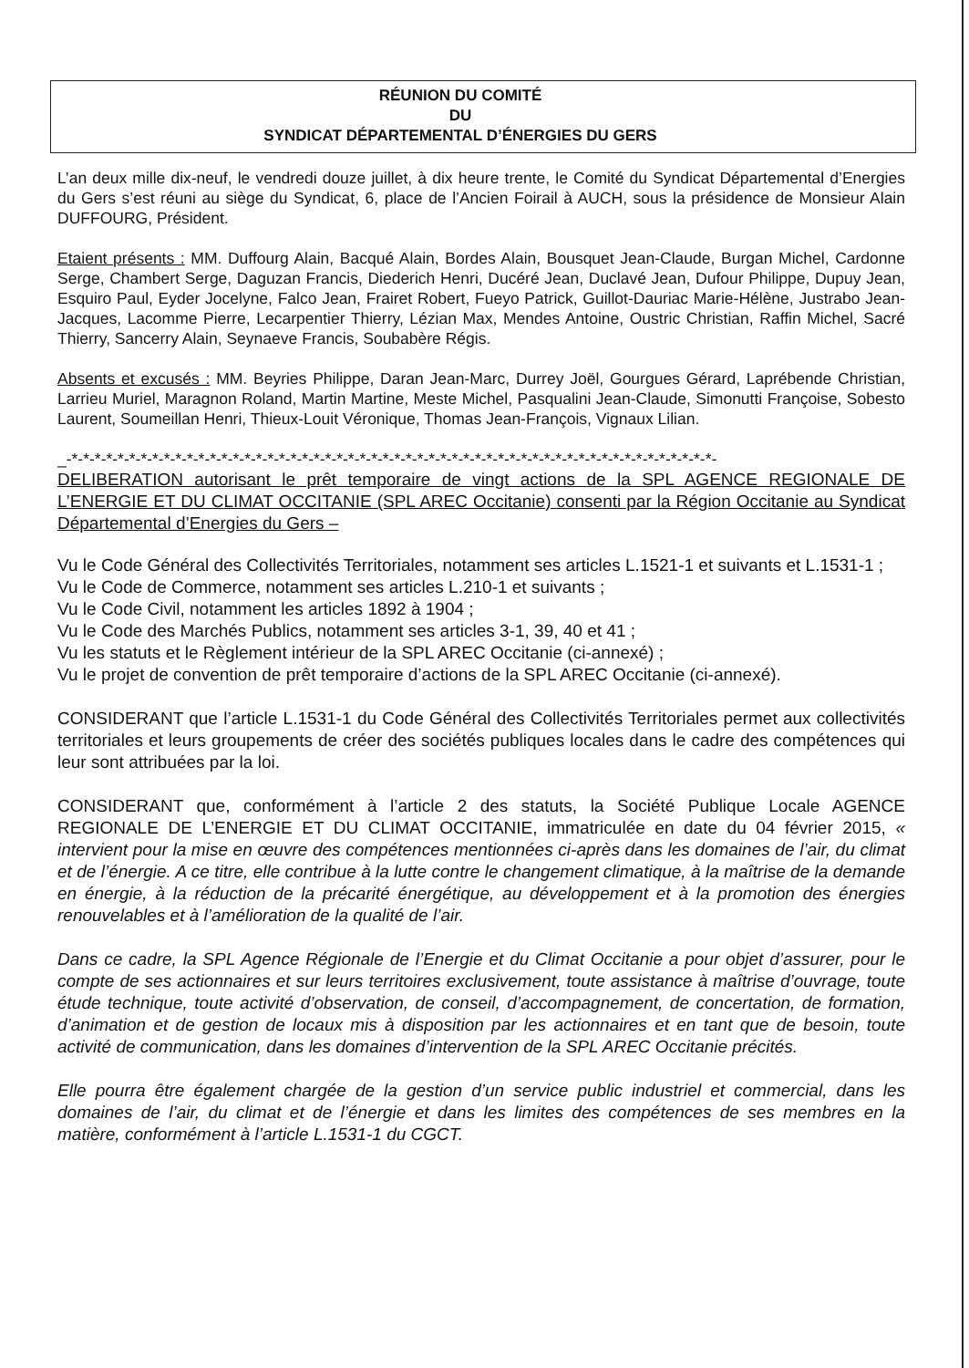RÉUNION DU COMITÉ
DU
SYNDICAT DÉPARTEMENTAL D’ÉNERGIES DU GERS
L’an deux mille dix-neuf, le vendredi douze juillet, à dix heure trente, le Comité du Syndicat Départemental d’Energies du Gers s’est réuni au siège du Syndicat, 6, place de l’Ancien Foirail à AUCH, sous la présidence de Monsieur Alain DUFFOURG, Président.
Etaient présents : MM. Duffourg Alain, Bacqué Alain, Bordes Alain, Bousquet Jean-Claude, Burgan Michel, Cardonne Serge, Chambert Serge, Daguzan Francis, Diederich Henri, Ducéré Jean, Duclavé Jean, Dufour Philippe, Dupuy Jean, Esquiro Paul, Eyder Jocelyne, Falco Jean, Frairet Robert, Fueyo Patrick, Guillot-Dauriac Marie-Hélène, Justrabo Jean-Jacques, Lacomme Pierre, Lecarpentier Thierry, Lézian Max, Mendes Antoine, Oustric Christian, Raffin Michel, Sacré Thierry, Sancerry Alain, Seynaeve Francis, Soubabère Régis.
Absents et excusés : MM. Beyries Philippe, Daran Jean-Marc, Durrey Joël, Gourgues Gérard, Laprébende Christian, Larrieu Muriel, Maragnon Roland, Martin Martine, Meste Michel, Pasqualini Jean-Claude, Simonutti Françoise, Sobesto Laurent, Soumeillan Henri, Thieux-Louit Véronique, Thomas Jean-François, Vignaux Lilian.
_-*-*-*-*-*-*-*-*-*-*-*-*-*-*-*-*-*-*-*-*-*-*-*-*-*-*-*-*-*-*-*-*-*-*-*-*-*-*-*-*-*-*-*-*-*-*-*-*-*-*-*-*-*-*-*-*-
DELIBERATION autorisant le prêt temporaire de vingt actions de la SPL AGENCE REGIONALE DE L’ENERGIE ET DU CLIMAT OCCITANIE (SPL AREC Occitanie) consenti par la Région Occitanie au Syndicat Départemental d’Energies du Gers –
Vu le Code Général des Collectivités Territoriales, notamment ses articles L.1521-1 et suivants et L.1531-1 ;
Vu le Code de Commerce, notamment ses articles L.210-1 et suivants ;
Vu le Code Civil, notamment les articles 1892 à 1904 ;
Vu le Code des Marchés Publics, notamment ses articles 3-1, 39, 40 et 41 ;
Vu les statuts et le Règlement intérieur de la SPL AREC Occitanie (ci-annexé) ;
Vu le projet de convention de prêt temporaire d’actions de la SPL AREC Occitanie (ci-annexé).
CONSIDERANT que l’article L.1531-1 du Code Général des Collectivités Territoriales permet aux collectivités territoriales et leurs groupements de créer des sociétés publiques locales dans le cadre des compétences qui leur sont attribuées par la loi.
CONSIDERANT que, conformément à l’article 2 des statuts, la Société Publique Locale AGENCE REGIONALE DE L’ENERGIE ET DU CLIMAT OCCITANIE, immatriculée en date du 04 février 2015, « intervient pour la mise en œuvre des compétences mentionnées ci-après dans les domaines de l’air, du climat et de l’énergie. A ce titre, elle contribue à la lutte contre le changement climatique, à la maîtrise de la demande en énergie, à la réduction de la précarité énergétique, au développement et à la promotion des énergies renouvelables et à l’amélioration de la qualité de l’air.
Dans ce cadre, la SPL Agence Régionale de l’Energie et du Climat Occitanie a pour objet d’assurer, pour le compte de ses actionnaires et sur leurs territoires exclusivement, toute assistance à maîtrise d’ouvrage, toute étude technique, toute activité d’observation, de conseil, d’accompagnement, de concertation, de formation, d’animation et de gestion de locaux mis à disposition par les actionnaires et en tant que de besoin, toute activité de communication, dans les domaines d’intervention de la SPL AREC Occitanie précités.
Elle pourra être également chargée de la gestion d’un service public industriel et commercial, dans les domaines de l’air, du climat et de l’énergie et dans les limites des compétences de ses membres en la matière, conformément à l’article L.1531-1 du CGCT.